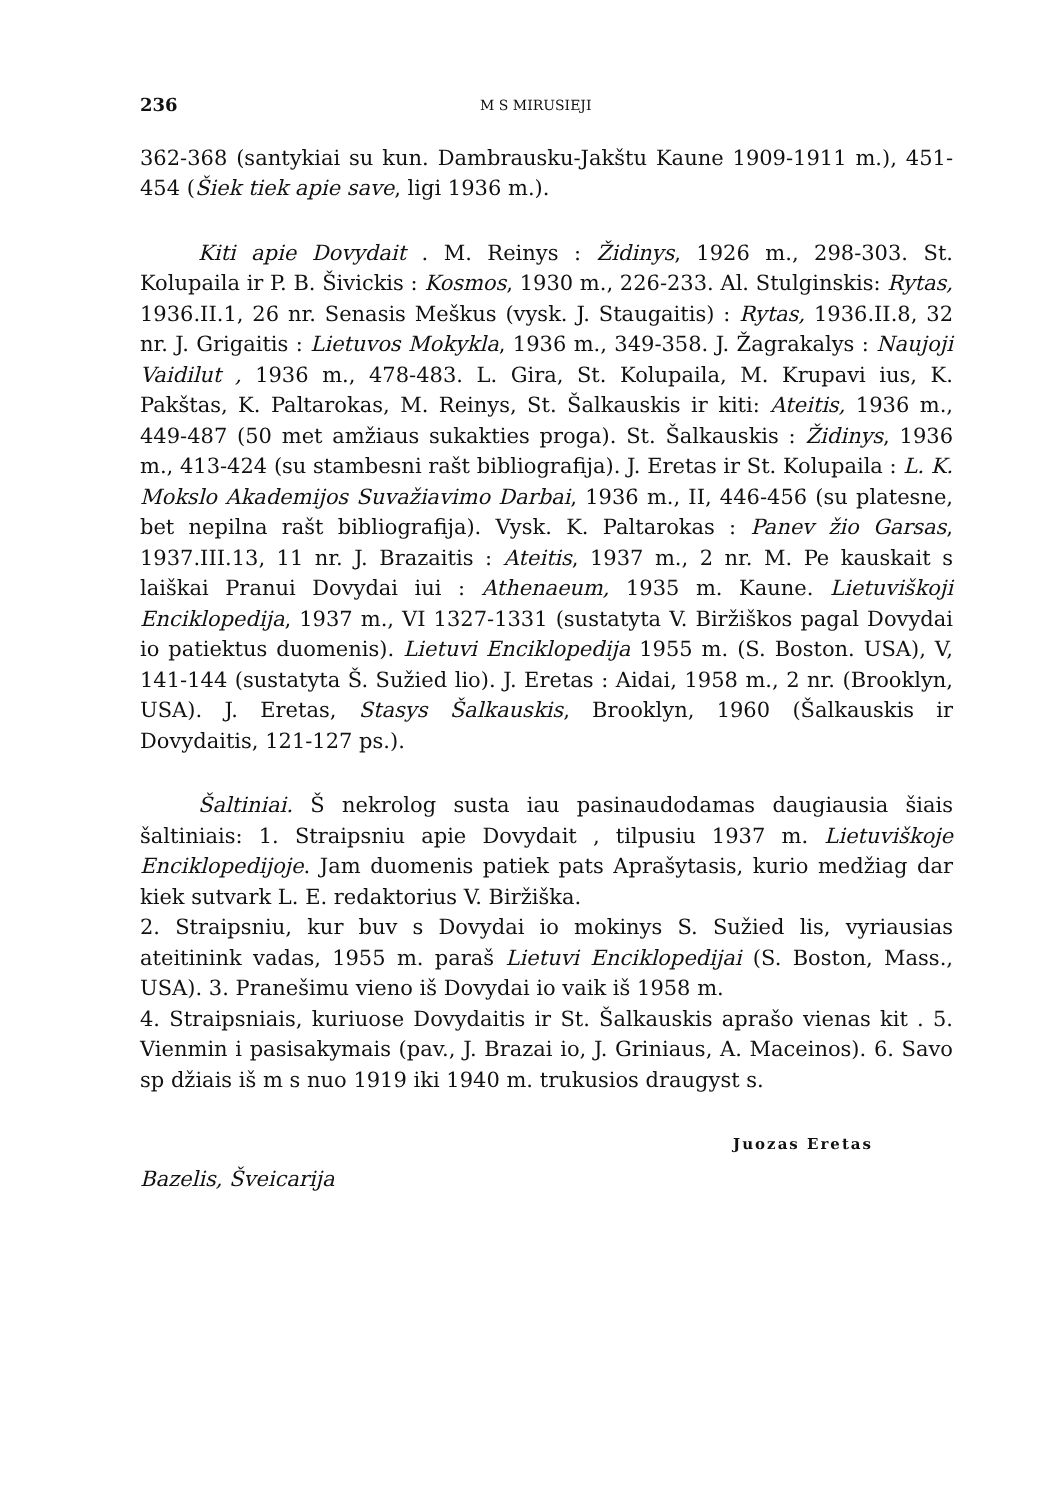236 M S MIRUSIEJI
362-368 (santykiai su kun. Dambrausku-Jakštu Kaune 1909-1911 m.), 451-454 (Šiek tiek apie save, ligi 1936 m.).
Kiti apie Dovydait . M. Reinys : Židinys, 1926 m., 298-303. St. Kolupaila ir P. B. Šivickis : Kosmos, 1930 m., 226-233. Al. Stulginskis: Rytas, 1936.II.1, 26 nr. Senasis Meškus (vysk. J. Staugaitis) : Rytas, 1936.II.8, 32 nr. J. Grigaitis : Lietuvos Mokykla, 1936 m., 349-358. J. Žagrakalys : Naujoji Vaidilut , 1936 m., 478-483. L. Gira, St. Kolupaila, M. Krupavi ius, K. Pakštas, K. Paltarokas, M. Reinys, St. Šalkauskis ir kiti: Ateitis, 1936 m., 449-487 (50 met amžiaus sukakties proga). St. Šalkauskis : Židinys, 1936 m., 413-424 (su stambesni rašt bibliografija). J. Eretas ir St. Kolupaila : L. K. Mokslo Akademijos Suvažiavimo Darbai, 1936 m., II, 446-456 (su platesne, bet nepilna rašt bibliografija). Vysk. K. Paltarokas : Panev žio Garsas, 1937.III.13, 11 nr. J. Brazaitis : Ateitis, 1937 m., 2 nr. M. Pe kauskait s laiškai Pranui Dovydai iui : Athenaeum, 1935 m. Kaune. Lietuviškoji Enciklopedija, 1937 m., VI 1327-1331 (sustatyta V. Biržiškos pagal Dovydai io patiektus duomenis). Lietuvi Enciklopedija 1955 m. (S. Boston. USA), V, 141-144 (sustatyta Š. Sužied lio). J. Eretas : Aidai, 1958 m., 2 nr. (Brooklyn, USA). J. Eretas, Stasys Šalkauskis, Brooklyn, 1960 (Šalkauskis ir Dovydaitis, 121-127 ps.).
Šaltiniai. Š nekrolog susta iau pasinaudodamas daugiausia šiais šaltiniais: 1. Straipsniu apie Dovydait , tilpusiu 1937 m. Lietuviškoje Enciklopedijoje. Jam duomenis patiek pats Aprašytasis, kurio medžiag dar kiek sutvark L. E. redaktorius V. Biržiška.
2. Straipsniu, kur buv s Dovydai io mokinys S. Sužied lis, vyriausias ateitinink vadas, 1955 m. paraš Lietuvi Enciklopedijai (S. Boston, Mass., USA). 3. Pranešimu vieno iš Dovydai io vaik iš 1958 m.
4. Straipsniais, kuriuose Dovydaitis ir St. Šalkauskis aprašo vienas kit . 5. Vienmin i pasisakymais (pav., J. Brazai io, J. Griniaus, A. Maceinos). 6. Savo sp džiais iš m s nuo 1919 iki 1940 m. trukusios draugyst s.
Juozas Eretas
Bazelis, Šveicarija